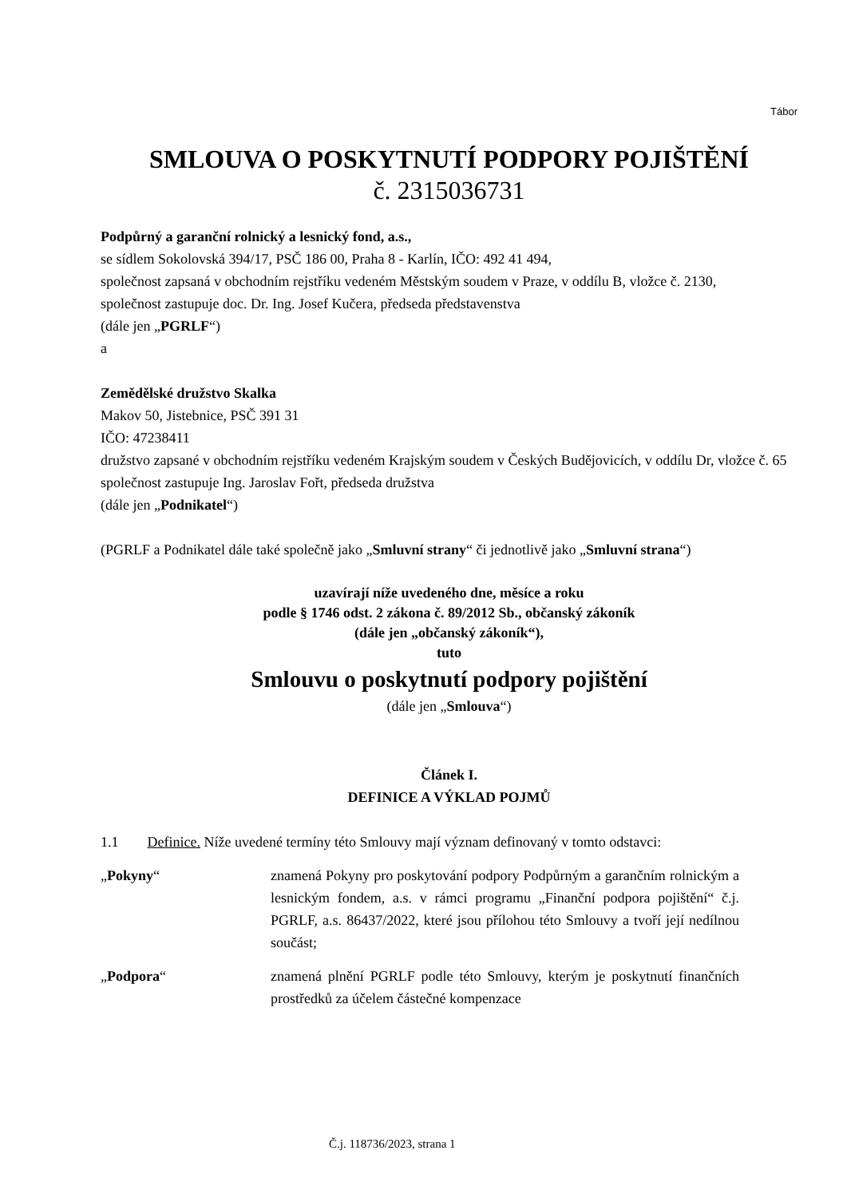Tábor
SMLOUVA O POSKYTNUTÍ PODPORY POJIŠTĚNÍ
č. 2315036731
Podpůrný a garanční rolnický a lesnický fond, a.s.,
se sídlem Sokolovská 394/17, PSČ 186 00, Praha 8 - Karlín, IČO: 492 41 494,
společnost zapsaná v obchodním rejstříku vedeném Městským soudem v Praze, v oddílu B, vložce č. 2130,
společnost zastupuje doc. Dr. Ing. Josef Kučera, předseda představenstva
(dále jen „PGRLF“)
a
Zemědělské družstvo Skalka
Makov 50, Jistebnice, PSČ 391 31
IČO: 47238411
družstvo zapsané v obchodním rejstříku vedeném Krajským soudem v Českých Budějovicích, v oddílu Dr, vložce č. 65
společnost zastupuje Ing. Jaroslav Fořt, předseda družstva
(dále jen „Podnikatel“)
(PGRLF a Podnikatel dále také společně jako „Smluvní strany“ či jednotlivě jako „Smluvní strana“)
uzavírají níže uvedeného dne, měsíce a roku
podle § 1746 odst. 2 zákona č. 89/2012 Sb., občanský zákoník
(dále jen „občanský zákoník“),
tuto
Smlouvu o poskytnutí podpory pojištění
(dále jen „Smlouva“)
Článek I.
DEFINICE A VÝKLAD POJMŮ
1.1 Definice. Níže uvedené termíny této Smlouvy mají význam definovaný v tomto odstavci:
„Pokyny“ znamená Pokyny pro poskytování podpory Podpůrným a garančním rolnickým a lesnickým fondem, a.s. v rámci programu „Finanční podpora pojištění“ č.j. PGRLF, a.s. 86437/2022, které jsou přílohou této Smlouvy a tvoří její nedílnou součást;
„Podpora“ znamená plnění PGRLF podle této Smlouvy, kterým je poskytnutí finančních prostředků za účelem částečné kompenzace
Č.j. 118736/2023, strana 1